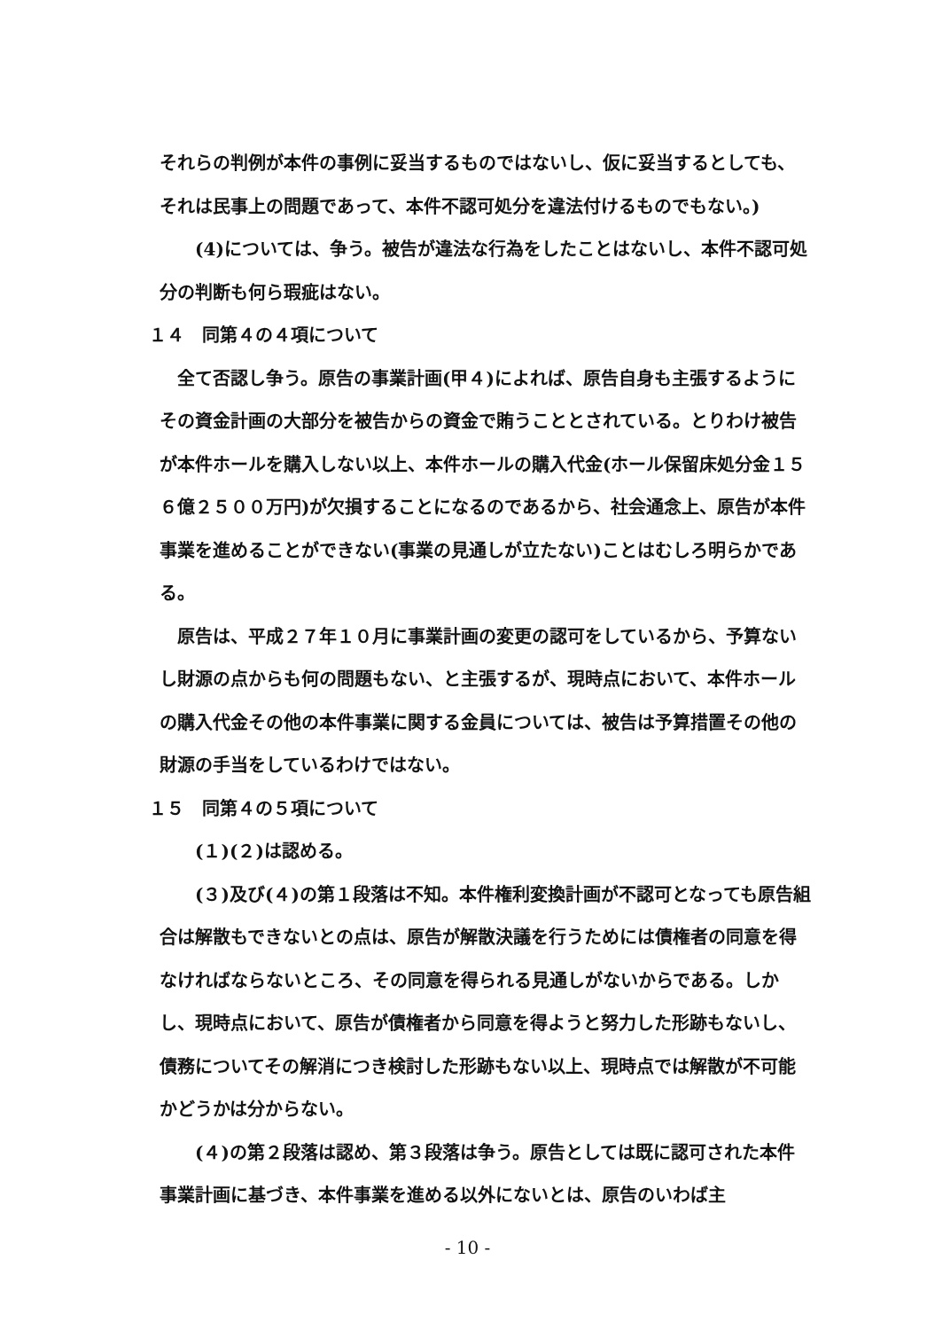それらの判例が本件の事例に妥当するものではないし、仮に妥当するとしても、それは民事上の問題であって、本件不認可処分を違法付けるものでもない。)
(4)については、争う。被告が違法な行為をしたことはないし、本件不認可処分の判断も何ら瑕疵はない。
１４　同第４の４項について
全て否認し争う。原告の事業計画(甲４)によれば、原告自身も主張するようにその資金計画の大部分を被告からの資金で賄うこととされている。とりわけ被告が本件ホールを購入しない以上、本件ホールの購入代金(ホール保留床処分金１５６億２５００万円)が欠損することになるのであるから、社会通念上、原告が本件事業を進めることができない(事業の見通しが立たない)ことはむしろ明らかである。
原告は、平成２７年１０月に事業計画の変更の認可をしているから、予算ないし財源の点からも何の問題もない、と主張するが、現時点において、本件ホールの購入代金その他の本件事業に関する金員については、被告は予算措置その他の財源の手当をしているわけではない。
１５　同第４の５項について
(１)(２)は認める。
(３)及び(４)の第１段落は不知。本件権利変換計画が不認可となっても原告組合は解散もできないとの点は、原告が解散決議を行うためには債権者の同意を得なければならないところ、その同意を得られる見通しがないからである。しかし、現時点において、原告が債権者から同意を得ようと努力した形跡もないし、債務についてその解消につき検討した形跡もない以上、現時点では解散が不可能かどうかは分からない。
(４)の第２段落は認め、第３段落は争う。原告としては既に認可された本件事業計画に基づき、本件事業を進める以外にないとは、原告のいわば主
- 10 -